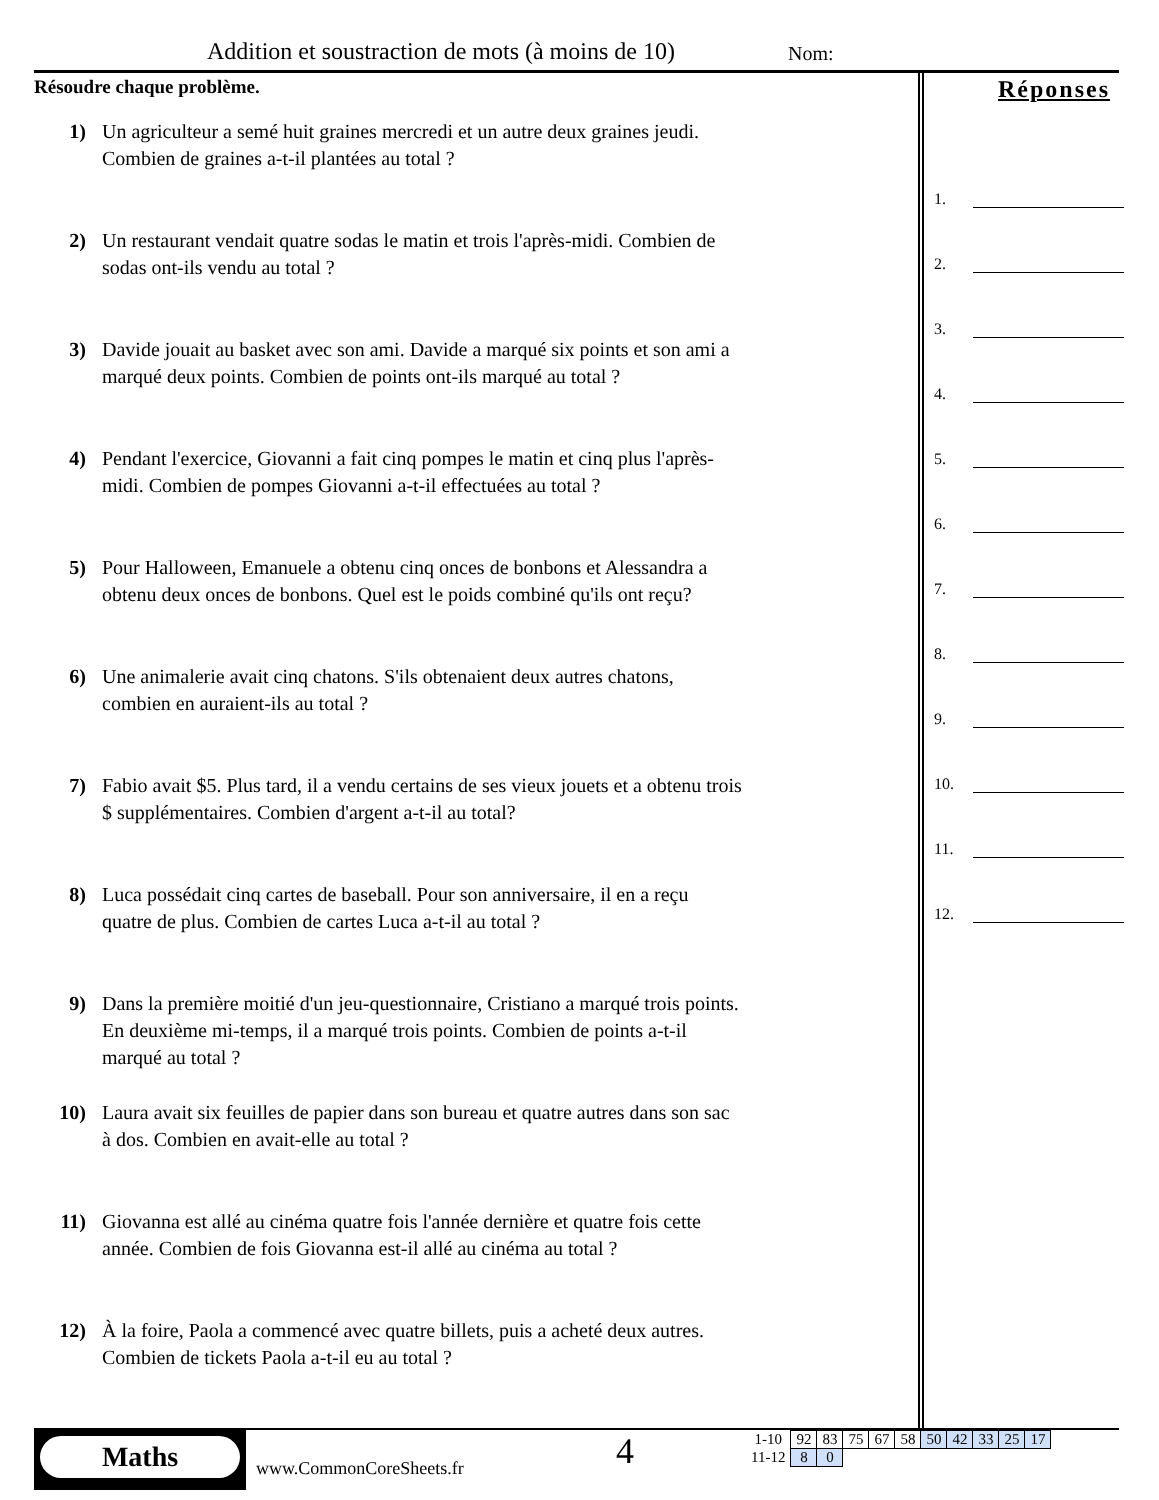Addition et soustraction de mots (à moins de 10)
Nom:
Résoudre chaque problème.
1) Un agriculteur a semé huit graines mercredi et un autre deux graines jeudi. Combien de graines a-t-il plantées au total ?
2) Un restaurant vendait quatre sodas le matin et trois l'après-midi. Combien de sodas ont-ils vendu au total ?
3) Davide jouait au basket avec son ami. Davide a marqué six points et son ami a marqué deux points. Combien de points ont-ils marqué au total ?
4) Pendant l'exercice, Giovanni a fait cinq pompes le matin et cinq plus l'après-midi. Combien de pompes Giovanni a-t-il effectuées au total ?
5) Pour Halloween, Emanuele a obtenu cinq onces de bonbons et Alessandra a obtenu deux onces de bonbons. Quel est le poids combiné qu'ils ont reçu?
6) Une animalerie avait cinq chatons. S'ils obtenaient deux autres chatons, combien en auraient-ils au total ?
7) Fabio avait $5. Plus tard, il a vendu certains de ses vieux jouets et a obtenu trois $ supplémentaires. Combien d'argent a-t-il au total?
8) Luca possédait cinq cartes de baseball. Pour son anniversaire, il en a reçu quatre de plus. Combien de cartes Luca a-t-il au total ?
9) Dans la première moitié d'un jeu-questionnaire, Cristiano a marqué trois points. En deuxième mi-temps, il a marqué trois points. Combien de points a-t-il marqué au total ?
10) Laura avait six feuilles de papier dans son bureau et quatre autres dans son sac à dos. Combien en avait-elle au total ?
11) Giovanna est allé au cinéma quatre fois l'année dernière et quatre fois cette année. Combien de fois Giovanna est-il allé au cinéma au total ?
12) À la foire, Paola a commencé avec quatre billets, puis a acheté deux autres. Combien de tickets Paola a-t-il eu au total ?
Réponses
1.
2.
3.
4.
5.
6.
7.
8.
9.
10.
11.
12.
Maths
www.CommonCoreSheets.fr
4
| 1-10 | 92 | 83 | 75 | 67 | 58 | 50 | 42 | 33 | 25 | 17 |
| 11-12 | 8 | 0 | | | | | | | | |